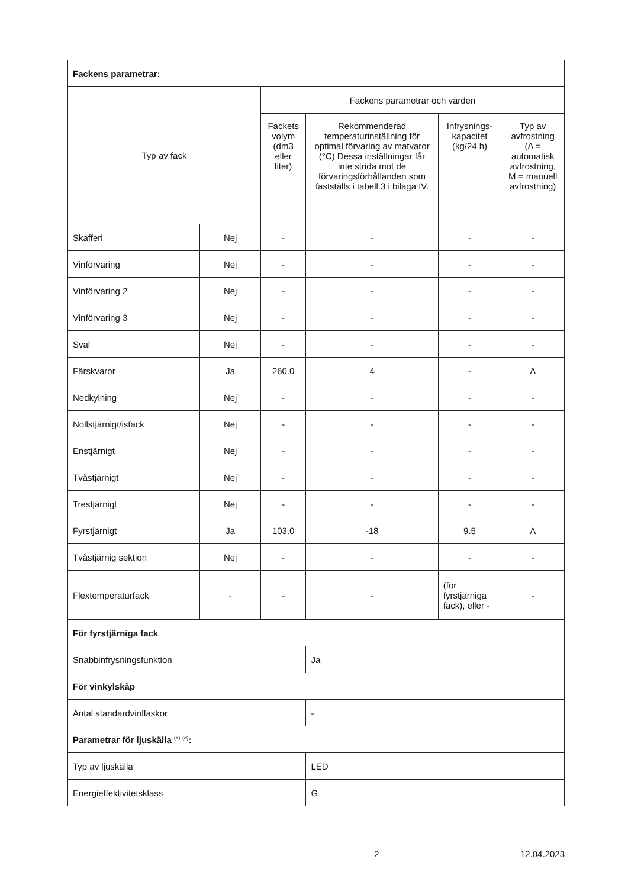| Fackens parametrar: | | | | | |
| Typ av fack | | Fackens parametrar och värden | | | |
| | | Fackets volym (dm3 eller liter) | Rekommenderad temperaturinställning för optimal förvaring av matvaror (°C) Dessa inställningar får inte strida mot de förvaringsförhållanden som fastställs i tabell 3 i bilaga IV. | Infrysnings-kapacitet (kg/24 h) | Typ av avfrostning (A = automatisk avfrostning, M = manuell avfrostning) |
| Skafferi | Nej | - | - | - | - |
| Vinförvaring | Nej | - | - | - | - |
| Vinförvaring 2 | Nej | - | - | - | - |
| Vinförvaring 3 | Nej | - | - | - | - |
| Sval | Nej | - | - | - | - |
| Färskvaror | Ja | 260.0 | 4 | - | A |
| Nedkylning | Nej | - | - | - | - |
| Nollstjärnigt/isfack | Nej | - | - | - | - |
| Enstjärnigt | Nej | - | - | - | - |
| Tvåstjärnigt | Nej | - | - | - | - |
| Trestjärnigt | Nej | - | - | - | - |
| Fyrstjärnigt | Ja | 103.0 | -18 | 9.5 | A |
| Tvåstjärnig sektion | Nej | - | - | - | - |
| Flextemperaturfack | - | - | - | (för fyrstjärniga fack), eller - | - |
| För fyrstjärniga fack | | | | | |
| Snabbinfrysningsfunktion | | | Ja | | |
| För vinkylskåp | | | | | |
| Antal standardvinflaskor | | | - | | |
| Parametrar för ljuskälla <sup>(b)</sup> <sup>(d)</sup>: | | | | | |
| Typ av ljuskälla | | | LED | | |
| Energieffektivitetsklass | | | G | | |
2 12.04.2023